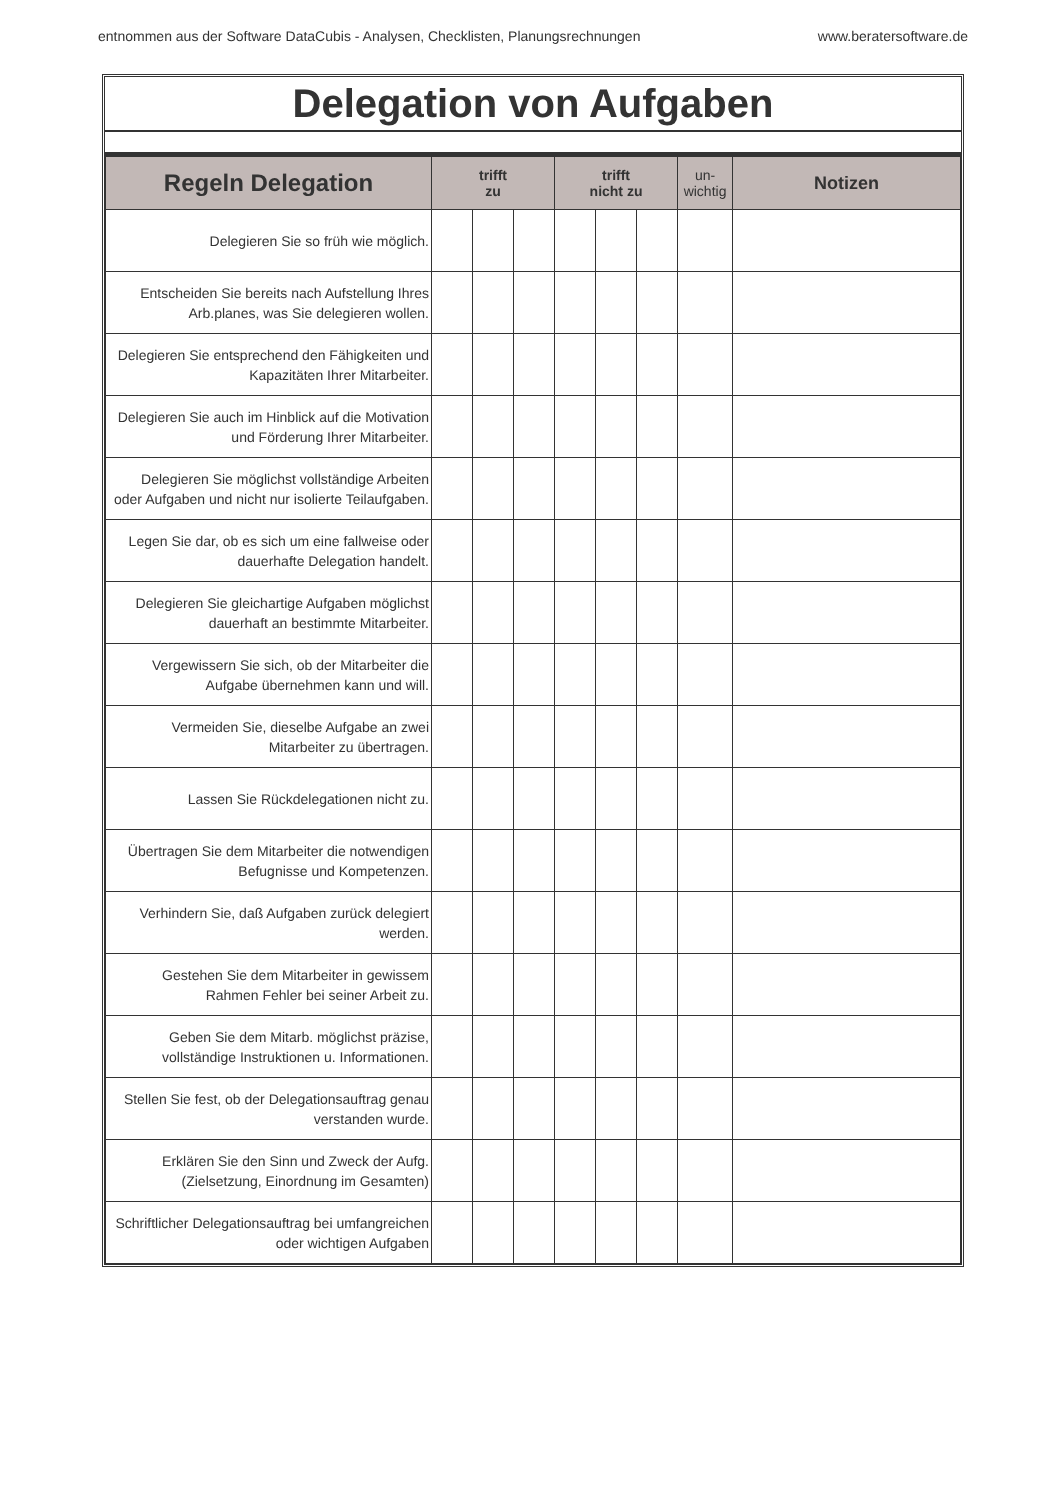entnommen aus der Software DataCubis - Analysen, Checklisten, Planungsrechnungen www.beratersoftware.de
Delegation von Aufgaben
| Regeln Delegation | trifft zu | | | trifft nicht zu | | | un- wichtig | Notizen |
| --- | --- | --- | --- | --- | --- | --- | --- | --- |
| Delegieren Sie so früh wie möglich. | | | | | | | | |
| Entscheiden Sie bereits nach Aufstellung Ihres Arb.planes, was Sie delegieren wollen. | | | | | | | | |
| Delegieren Sie entsprechend den Fähigkeiten und Kapazitäten Ihrer Mitarbeiter. | | | | | | | | |
| Delegieren Sie auch im Hinblick auf die Motivation und Förderung Ihrer Mitarbeiter. | | | | | | | | |
| Delegieren Sie möglichst vollständige Arbeiten oder Aufgaben und nicht nur isolierte Teilaufgaben. | | | | | | | | |
| Legen Sie dar, ob es sich um eine fallweise oder dauerhafte Delegation handelt. | | | | | | | | |
| Delegieren Sie gleichartige Aufgaben möglichst dauerhaft an bestimmte Mitarbeiter. | | | | | | | | |
| Vergewissern Sie sich, ob der Mitarbeiter die Aufgabe übernehmen kann und will. | | | | | | | | |
| Vermeiden Sie, dieselbe Aufgabe an zwei Mitarbeiter zu übertragen. | | | | | | | | |
| Lassen Sie Rückdelegationen nicht zu. | | | | | | | | |
| Übertragen Sie dem Mitarbeiter die notwendigen Befugnisse und Kompetenzen. | | | | | | | | |
| Verhindern Sie, daß Aufgaben zurück delegiert werden. | | | | | | | | |
| Gestehen Sie dem Mitarbeiter in gewissem Rahmen Fehler bei seiner Arbeit zu. | | | | | | | | |
| Geben Sie dem Mitarb. möglichst präzise, vollständige Instruktionen u. Informationen. | | | | | | | | |
| Stellen Sie fest, ob der Delegationsauftrag genau verstanden wurde. | | | | | | | | |
| Erklären Sie den Sinn und Zweck der Aufg. (Zielsetzung, Einordnung im Gesamten) | | | | | | | | |
| Schriftlicher Delegationsauftrag bei umfangreichen oder wichtigen Aufgaben | | | | | | | | |